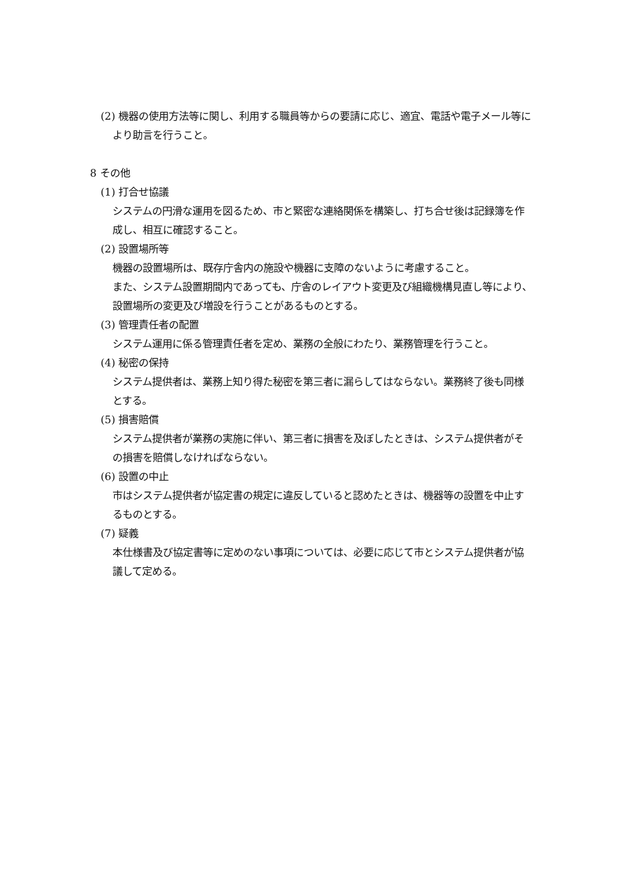(2) 機器の使用方法等に関し、利用する職員等からの要請に応じ、適宜、電話や電子メール等により助言を行うこと。
8 その他
(1) 打合せ協議
システムの円滑な運用を図るため、市と緊密な連絡関係を構築し、打ち合せ後は記録簿を作成し、相互に確認すること。
(2) 設置場所等
機器の設置場所は、既存庁舎内の施設や機器に支障のないように考慮すること。
また、システム設置期間内であっても、庁舎のレイアウト変更及び組織機構見直し等により、設置場所の変更及び増設を行うことがあるものとする。
(3) 管理責任者の配置
システム運用に係る管理責任者を定め、業務の全般にわたり、業務管理を行うこと。
(4) 秘密の保持
システム提供者は、業務上知り得た秘密を第三者に漏らしてはならない。業務終了後も同様とする。
(5) 損害賠償
システム提供者が業務の実施に伴い、第三者に損害を及ぼしたときは、システム提供者がその損害を賠償しなければならない。
(6) 設置の中止
市はシステム提供者が協定書の規定に違反していると認めたときは、機器等の設置を中止するものとする。
(7) 疑義
本仕様書及び協定書等に定めのない事項については、必要に応じて市とシステム提供者が協議して定める。